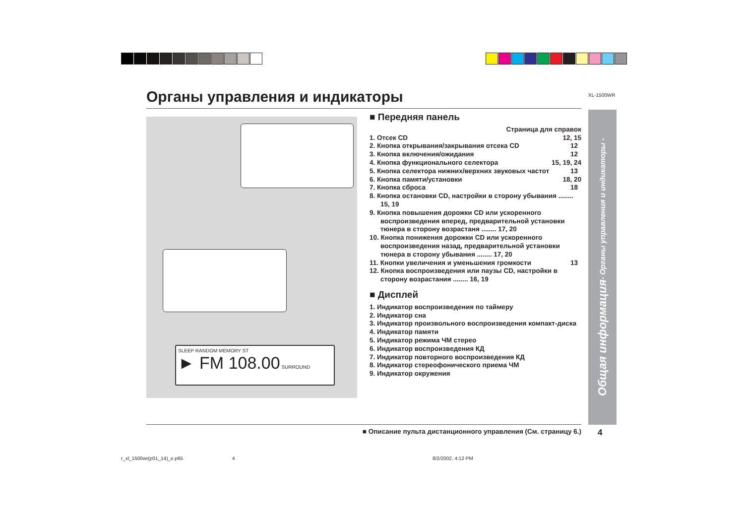XL-1500WR
Органы управления и индикаторы
SLEEP RANDOM MEMORY ST
► FM 108.00 SURROUND
■ Передняя панель
Страница для справок
1. Отсек CD 12, 15
2. Кнопка открывания/закрывания отсека CD 12
3. Кнопка включения/ожидания 12
4. Кнопка функционального селектора 15, 19, 24
5. Кнопка селектора нижних/верхних звуковых частот 13
6. Кнопка памяти/установки 18, 20
7. Кнопка сброса 18
8. Кнопка остановки CD, настройки в сторону убывания ........ 15, 19
9. Кнопка повышения дорожки CD или ускоренного воспроизведения вперед, предварительной установки тюнера в сторону возрастаня ........ 17, 20
10. Кнопка понижения дорожки CD или ускоренного воспроизведения назад, предварительной установки тюнера в сторону убывания ........ 17, 20
11. Кнопки увеличения и уменьшения громкости 13
12. Кнопка воспроизведения или паузы CD, настройки в сторону возрастания ........ 16, 19
■ Дисплей
1. Индикатор воспроизведения по таймеру
2. Индикатор сна
3. Индикатор произвольного воспроизведения компакт-диска
4. Индикатор памяти
5. Индикатор режима ЧМ стерео
6. Индикатор воспроизведения КД
7. Индикатор повторного воспроизведения КД
8. Индикатор стереофонического приема ЧМ
9. Индикатор окружения
Общая информация
- Органы управления и индикаторы -
■ Описание пульта дистанционного управления (См. страницу 6.) 4
r_xl_1500wr(p01_14)_e.p65 4 8/2/2002, 4:12 PM